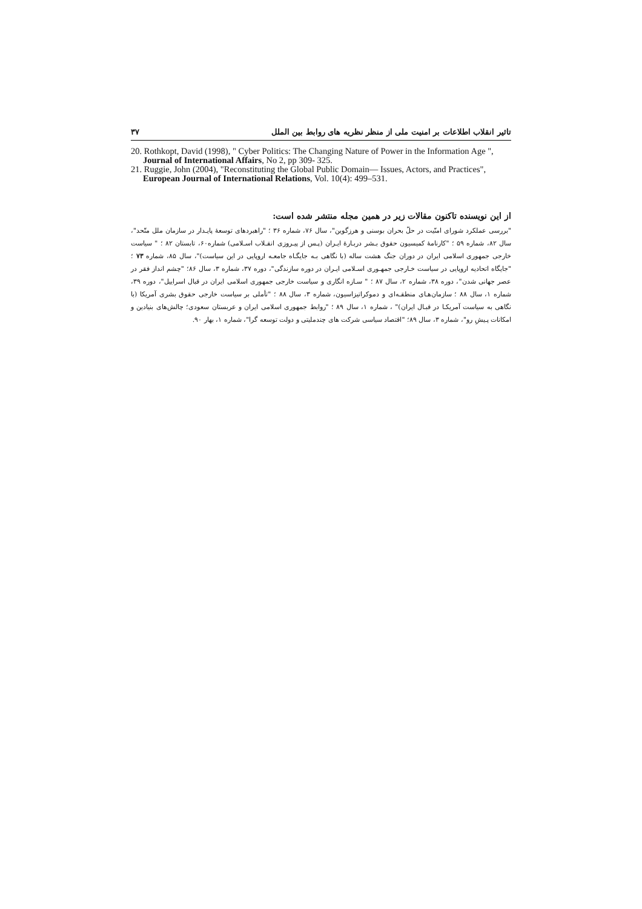تاثیر انقلاب اطلاعات بر امنیت ملی از منظر نظریه های روابط بین الملل ۳۷
20. Rothkopt, David (1998), " Cyber Politics: The Changing Nature of Power in the Information Age ", Journal of International Affairs, No 2, pp 309- 325.
21. Ruggie, John (2004), "Reconstituting the Global Public Domain— Issues, Actors, and Practices", European Journal of International Relations, Vol. 10(4): 499–531.
از این نویسنده تاکنون مقالات زیر در همین مجله منتشر شده است:
"بررسی عملکرد شورای امنّیت در حلّ بحران بوسنی و هرزگوین"، سال ۷۶، شماره ۳۶ ؛ "راهبردهای توسعهٔ پایـدار در سازمان ملل متّحد"، سال ۸۲، شماره ۵۹ ؛ "کارنامهٔ کمیسیون حقوق بـشر دربـارهٔ ایـران (پـس از پیـروزی انقـلاب اسـلامی) شماره۶۰، تابستان ۸۲ ؛ " سیاست خارجی جمهوری اسلامی ایران در دوران جنگ هشت ساله (با نگاهی بـه جایگـاه جامعـه اروپایی در این سیاست)"، سال ۸۵، شماره ۷۳ ؛ "جایگاه اتحادیه اروپایی در سیاست خـارجی جمهـوری اسـلامی ایـران در دوره سازندگی"، دوره ۳۷، شماره ۳، سال ۸۶؛ "چشم انداز فقر در عصر جهانی شدن"، دوره ۳۸، شماره ۲، سال ۸۷ ؛ " سـازه انگاری و سیاست خارجی جمهوری اسلامی ایران در قبال اسراییل"، دوره ۳۹، شماره ۱، سال ۸۸ ؛ سازمان‌هـای منطقـه‌ای و دموکراتیزاسیون، شماره ۳، سال ۸۸ ؛ "تأملی بر سیاست خارجی حقوق بشری آمریکا (با نگاهی به سیاست آمریکـا در قبـال ایران)" ، شماره ۱، سال ۸۹ ؛ "روابط جمهوری اسلامی ایران و عربستان سعودی؛ چالش‌های بنیادین و امکانات پـیشِ رو"، شماره ۳، سال ۸۹؛ "اقتصاد سیاسی شرکت های چندملیتی و دولت توسعه گرا"، شماره ۱، بهار ۹۰.